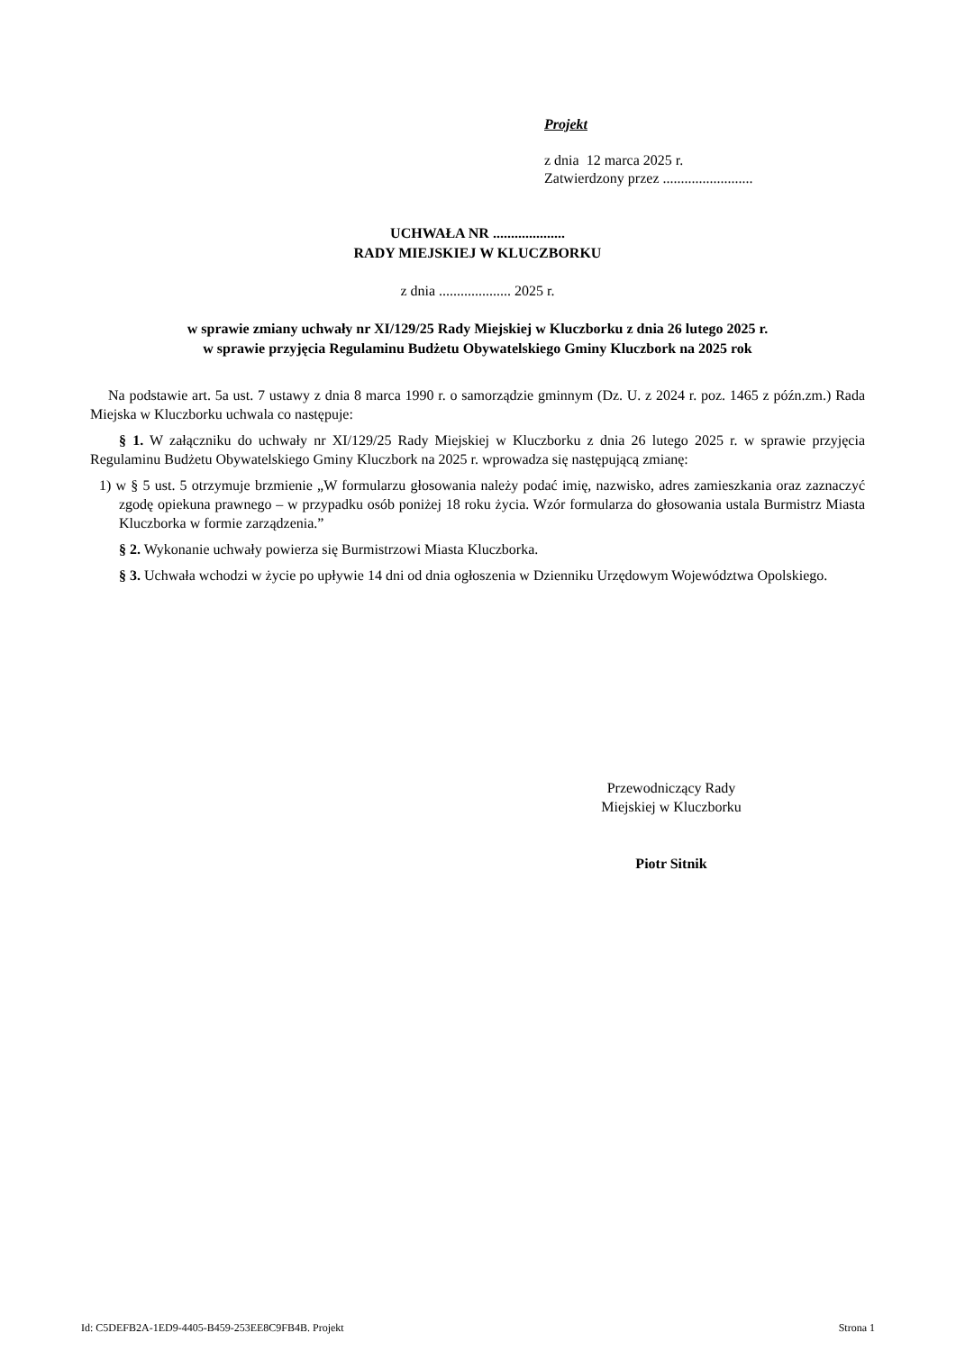Projekt
z dnia 12 marca 2025 r.
Zatwierdzony przez .........................
UCHWAŁA NR ....................
RADY MIEJSKIEJ W KLUCZBORKU
z dnia .................... 2025 r.
w sprawie zmiany uchwały nr XI/129/25 Rady Miejskiej w Kluczborku z dnia 26 lutego 2025 r.
w sprawie przyjęcia Regulaminu Budżetu Obywatelskiego Gminy Kluczbork na 2025 rok
Na podstawie art. 5a ust. 7 ustawy z dnia 8 marca 1990 r. o samorządzie gminnym (Dz. U. z 2024 r. poz. 1465 z późn.zm.) Rada Miejska w Kluczborku uchwala co następuje:
§ 1. W załączniku do uchwały nr XI/129/25 Rady Miejskiej w Kluczborku z dnia 26 lutego 2025 r. w sprawie przyjęcia Regulaminu Budżetu Obywatelskiego Gminy Kluczbork na 2025 r. wprowadza się następującą zmianę:
1) w § 5 ust. 5 otrzymuje brzmienie „W formularzu głosowania należy podać imię, nazwisko, adres zamieszkania oraz zaznaczyć zgodę opiekuna prawnego – w przypadku osób poniżej 18 roku życia. Wzór formularza do głosowania ustala Burmistrz Miasta Kluczborka w formie zarządzenia.”
§ 2. Wykonanie uchwały powierza się Burmistrzowi Miasta Kluczborka.
§ 3. Uchwała wchodzi w życie po upływie 14 dni od dnia ogłoszenia w Dzienniku Urzędowym Województwa Opolskiego.
Przewodniczący Rady
Miejskiej w Kluczborku
Piotr Sitnik
Id: C5DEFB2A-1ED9-4405-B459-253EE8C9FB4B. Projekt Strona 1